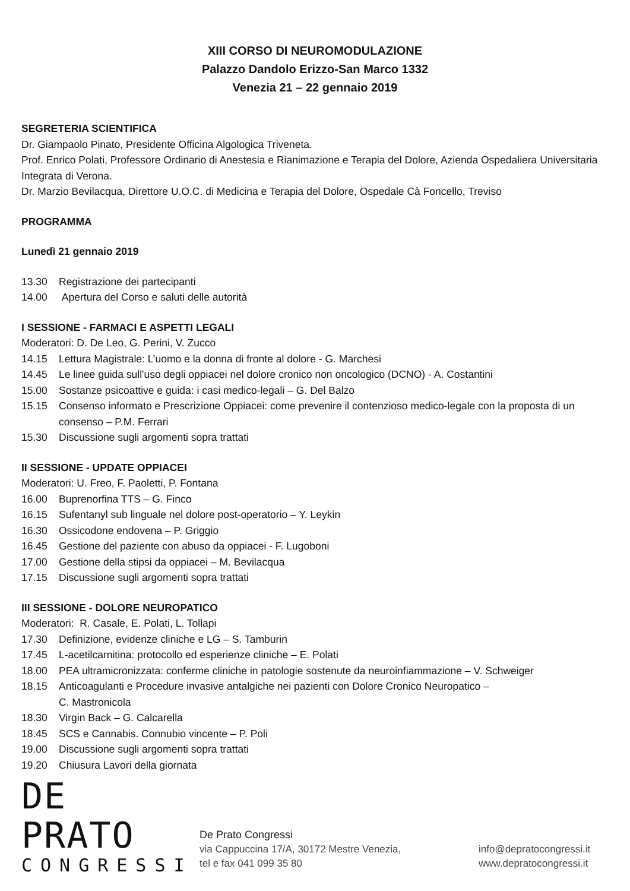XIII CORSO DI NEUROMODULAZIONE
Palazzo Dandolo Erizzo-San Marco 1332
Venezia 21 – 22 gennaio 2019
SEGRETERIA SCIENTIFICA
Dr. Giampaolo Pinato, Presidente Officina Algologica Triveneta.
Prof. Enrico Polati, Professore Ordinario di Anestesia e Rianimazione e Terapia del Dolore, Azienda Ospedaliera Universitaria Integrata di Verona.
Dr. Marzio Bevilacqua, Direttore U.O.C. di Medicina e Terapia del Dolore, Ospedale Cà Foncello, Treviso
PROGRAMMA
Lunedì 21 gennaio 2019
13.30 Registrazione dei partecipanti
14.00 Apertura del Corso e saluti delle autorità
I SESSIONE - FARMACI E ASPETTI LEGALI
Moderatori: D. De Leo, G. Perini, V. Zucco
14.15 Lettura Magistrale: L’uomo e la donna di fronte al dolore - G. Marchesi
14.45 Le linee guida sull'uso degli oppiacei nel dolore cronico non oncologico (DCNO) - A. Costantini
15.00 Sostanze psicoattive e guida: i casi medico-legali – G. Del Balzo
15.15 Consenso informato e Prescrizione Oppiacei: come prevenire il contenzioso medico-legale con la proposta di un consenso – P.M. Ferrari
15.30 Discussione sugli argomenti sopra trattati
II SESSIONE - UPDATE OPPIACEI
Moderatori: U. Freo, F. Paoletti, P. Fontana
16.00 Buprenorfina TTS – G. Finco
16.15 Sufentanyl sub linguale nel dolore post-operatorio – Y. Leykin
16.30 Ossicodone endovena – P. Griggio
16.45 Gestione del paziente con abuso da oppiacei - F. Lugoboni
17.00 Gestione della stipsi da oppiacei – M. Bevilacqua
17.15 Discussione sugli argomenti sopra trattati
III SESSIONE - DOLORE NEUROPATICO
Moderatori: R. Casale, E. Polati, L. Tollapi
17.30 Definizione, evidenze cliniche e LG – S. Tamburin
17.45 L-acetilcarnitina: protocollo ed esperienze cliniche – E. Polati
18.00 PEA ultramicronizzata: conferme cliniche in patologie sostenute da neuroinfiammazione – V. Schweiger
18.15 Anticoagulanti e Procedure invasive antalgiche nei pazienti con Dolore Cronico Neuropatico –
C. Mastronicola
18.30 Virgin Back – G. Calcarella
18.45 SCS e Cannabis. Connubio vincente – P. Poli
19.00 Discussione sugli argomenti sopra trattati
19.20 Chiusura Lavori della giornata
DE PRATO
CONGRESSI
De Prato Congressi
via Cappuccina 17/A, 30172 Mestre Venezia,
tel e fax 041 099 35 80
info@depratocongressi.it
www.depratocongressi.it